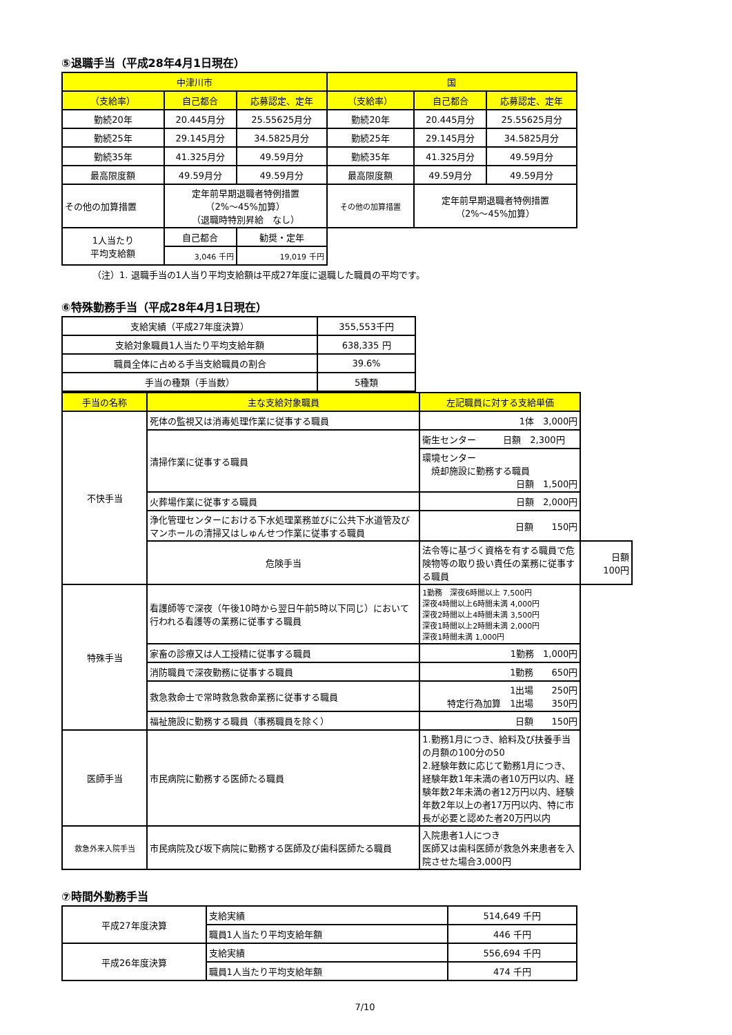⑤退職手当（平成28年4月1日現在）
| 中津川市 | | | 国 | | |
| --- | --- | --- | --- | --- | --- |
| （支給率） | 自己都合 | 応募認定、定年 | （支給率） | 自己都合 | 応募認定、定年 |
| 勤続20年 | 20.445月分 | 25.55625月分 | 勤続20年 | 20.445月分 | 25.55625月分 |
| 勤続25年 | 29.145月分 | 34.5825月分 | 勤続25年 | 29.145月分 | 34.5825月分 |
| 勤続35年 | 41.325月分 | 49.59月分 | 勤続35年 | 41.325月分 | 49.59月分 |
| 最高限度額 | 49.59月分 | 49.59月分 | 最高限度額 | 49.59月分 | 49.59月分 |
| その他の加算措置 | 定年前早期退職者特例措置 （2%～45%加算） （退職時特別昇給 なし） | | その他の加算措置 | 定年前早期退職者特例措置 （2%～45%加算） | |
| 1人当たり 平均支給額 | 自己都合 | 勧奨・定年 | | | |
| | 3,046 千円 | 19,019 千円 | | | |
（注）1. 退職手当の1人当り平均支給額は平成27年度に退職した職員の平均です。
⑥特殊勤務手当（平成28年4月1日現在）
| 支給実績（平成27年度決算） | 355,553千円 |
| 支給対象職員1人当たり平均支給年額 | 638,335 円 |
| 職員全体に占める手当支給職員の割合 | 39.6% |
| 手当の種類（手当数） | 5種類 |
| 手当の名称 | 主な支給対象職員 | 左記職員に対する支給単価 | |
| --- | --- | --- | --- |
| 不快手当 | 死体の監視又は消毒処理作業に従事する職員 | 1体 3,000円 | |
| | 清掃作業に従事する職員 | 衛生センター 日額 2,300円 | |
| | | 環境センター 焼却施設に勤務する職員 日額 1,500円 | |
| | 火葬場作業に従事する職員 | 日額 2,000円 | |
| | 浄化管理センターにおける下水処理業務並びに公共下水道管及びマンホールの清掃又はしゅんせつ作業に従事する職員 | 日額 150円 | |
| | 危険手当 | 法令等に基づく資格を有する職員で危険物等の取り扱い責任の業務に従事する職員 | 日額 100円 |
| 特殊手当 | 看護師等で深夜（午後10時から翌日午前5時以下同じ）において行われる看護等の業務に従事する職員 | 1勤務 深夜6時間以上 7,500円 深夜4時間以上6時間未満 4,000円 深夜2時間以上4時間未満 3,500円 深夜1時間以上2時間未満 2,000円 深夜1時間未満 1,000円 | |
| | 家畜の診療又は人工授精に従事する職員 | 1勤務 1,000円 | |
| | 消防職員で深夜勤務に従事する職員 | 1勤務 650円 | |
| | 救急救命士で常時救急救命業務に従事する職員 | 1出場 250円 特定行為加算 1出場 350円 | |
| | 福祉施設に勤務する職員（事務職員を除く） | 日額 150円 | |
| 医師手当 | 市民病院に勤務する医師たる職員 | 1.勤務1月につき、給料及び扶養手当の月額の100分の50 2.経験年数に応じて勤務1月につき、経験年数1年未満の者10万円以内、経験年数2年未満の者12万円以内、経験年数2年以上の者17万円以内、特に市長が必要と認めた者20万円以内 | |
| 救急外来入院手当 | 市民病院及び坂下病院に勤務する医師及び歯科医師たる職員 | 入院患者1人につき 医師又は歯科医師が救急外来患者を入院させた場合3,000円 | |
⑦時間外勤務手当
| 平成27年度決算 | 支給実績 | 514,649 千円 |
| | 職員1人当たり平均支給年額 | 446 千円 |
| 平成26年度決算 | 支給実績 | 556,694 千円 |
| | 職員1人当たり平均支給年額 | 474 千円 |
7/10